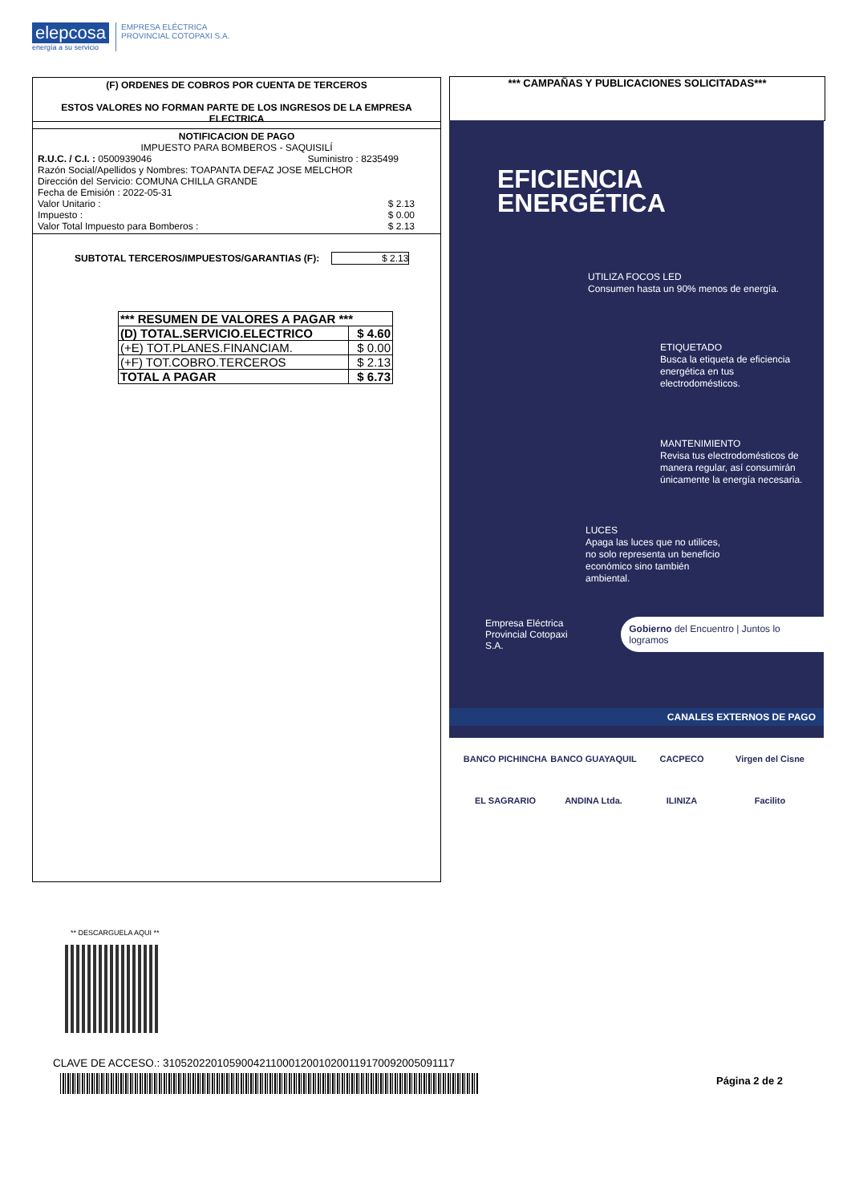elepcosa
energía a su servicio
EMPRESA ELÉCTRICA
PROVINCIAL COTOPAXI S.A.
(F) ORDENES DE COBROS POR CUENTA DE TERCEROS
ESTOS VALORES NO FORMAN PARTE DE LOS INGRESOS DE LA EMPRESA ELECTRICA
NOTIFICACION DE PAGO
IMPUESTO PARA BOMBEROS - SAQUISILÍ
R.U.C. / C.I. : 0500939046 Suministro : 8235499
Razón Social/Apellidos y Nombres: TOAPANTA DEFAZ JOSE MELCHOR
Dirección del Servicio: COMUNA CHILLA GRANDE
Fecha de Emisión : 2022-05-31
Valor Unitario : $ 2.13
Impuesto : $ 0.00
Valor Total Impuesto para Bomberos : $ 2.13
SUBTOTAL TERCEROS/IMPUESTOS/GARANTIAS (F): $ 2.13
| *** RESUMEN DE VALORES A PAGAR *** | |
| (D) TOTAL.SERVICIO.ELECTRICO | $ 4.60 |
| (+E) TOT.PLANES.FINANCIAM. | $ 0.00 |
| (+F) TOT.COBRO.TERCEROS | $ 2.13 |
| TOTAL A PAGAR | $ 6.73 |
*** CAMPAÑAS Y PUBLICACIONES SOLICITADAS***
EFICIENCIA
ENERGÉTICA
UTILIZA FOCOS LED
Consumen hasta un 90% menos de energía.
ETIQUETADO
Busca la etiqueta de eficiencia energética en tus electrodomésticos.
MANTENIMIENTO
Revisa tus electrodomésticos de manera regular, así consumirán únicamente la energía necesaria.
LUCES
Apaga las luces que no utilices, no solo representa un beneficio económico sino también ambiental.
Empresa Eléctrica
Provincial Cotopaxi S.A.
Gobierno del Encuentro | Juntos lo logramos
CANALES EXTERNOS DE PAGO
BANCO PICHINCHA
BANCO GUAYAQUIL
CACPECO
Virgen del Cisne
EL SAGRARIO
ANDINA Ltda.
ILINIZA
Facilito
** DESCARGUELA AQUI **
CLAVE DE ACCESO.: 3105202201059004211000120010200119170092005091117
Página 2 de 2